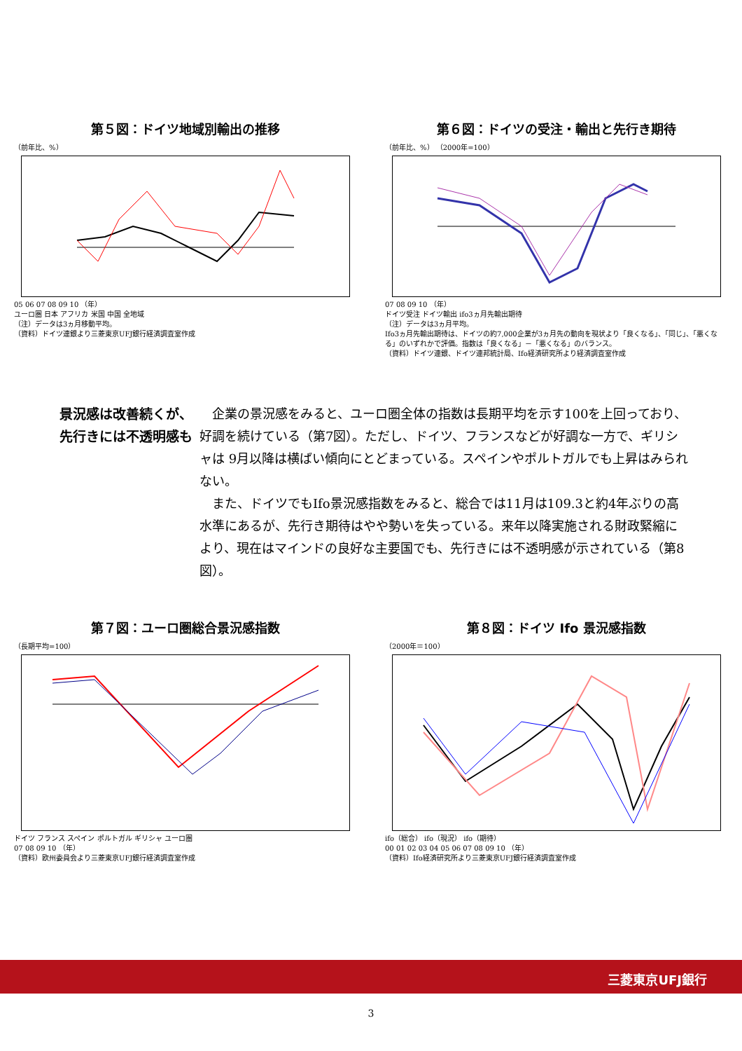第５図：ドイツ地域別輸出の推移
（前年比、%）
05 06 07 08 09 10 （年）
ユーロ圏 日本 アフリカ 米国 中国 全地域
（注）データは3ヵ月移動平均。
（資料）ドイツ連銀より三菱東京UFJ銀行経済調査室作成
第６図：ドイツの受注・輸出と先行き期待
（前年比、%） （2000年=100）
07 08 09 10 （年）
ドイツ受注 ドイツ輸出 ifo3ヵ月先輸出期待
（注）データは3ヵ月平均。
Ifo3ヵ月先輸出期待は、ドイツの約7,000企業が3ヵ月先の動向を現状より「良くなる」、「同じ」、「悪くなる」のいずれかで評価。指数は「良くなる」－「悪くなる」のバランス。
（資料）ドイツ連銀、ドイツ連邦統計局、Ifo経済研究所より経済調査室作成
景況感は改善続くが、先行きには不透明感も
　企業の景況感をみると、ユーロ圏全体の指数は長期平均を示す100を上回っており、好調を続けている（第7図）。ただし、ドイツ、フランスなどが好調な一方で、ギリシャは 9月以降は横ばい傾向にとどまっている。スペインやポルトガルでも上昇はみられない。
　また、ドイツでもIfo景況感指数をみると、総合では11月は109.3と約4年ぶりの高水準にあるが、先行き期待はやや勢いを失っている。来年以降実施される財政緊縮により、現在はマインドの良好な主要国でも、先行きには不透明感が示されている（第8図）。
第７図：ユーロ圏総合景況感指数
（長期平均=100）
ドイツ フランス スペイン ポルトガル ギリシャ ユーロ圏
07 08 09 10 （年）
（資料）欧州委員会より三菱東京UFJ銀行経済調査室作成
第８図：ドイツ Ifo 景況感指数
（2000年＝100）
ifo（総合） ifo（現況） ifo（期待）
00 01 02 03 04 05 06 07 08 09 10 （年）
（資料）Ifo経済研究所より三菱東京UFJ銀行経済調査室作成
三菱東京UFJ銀行
3